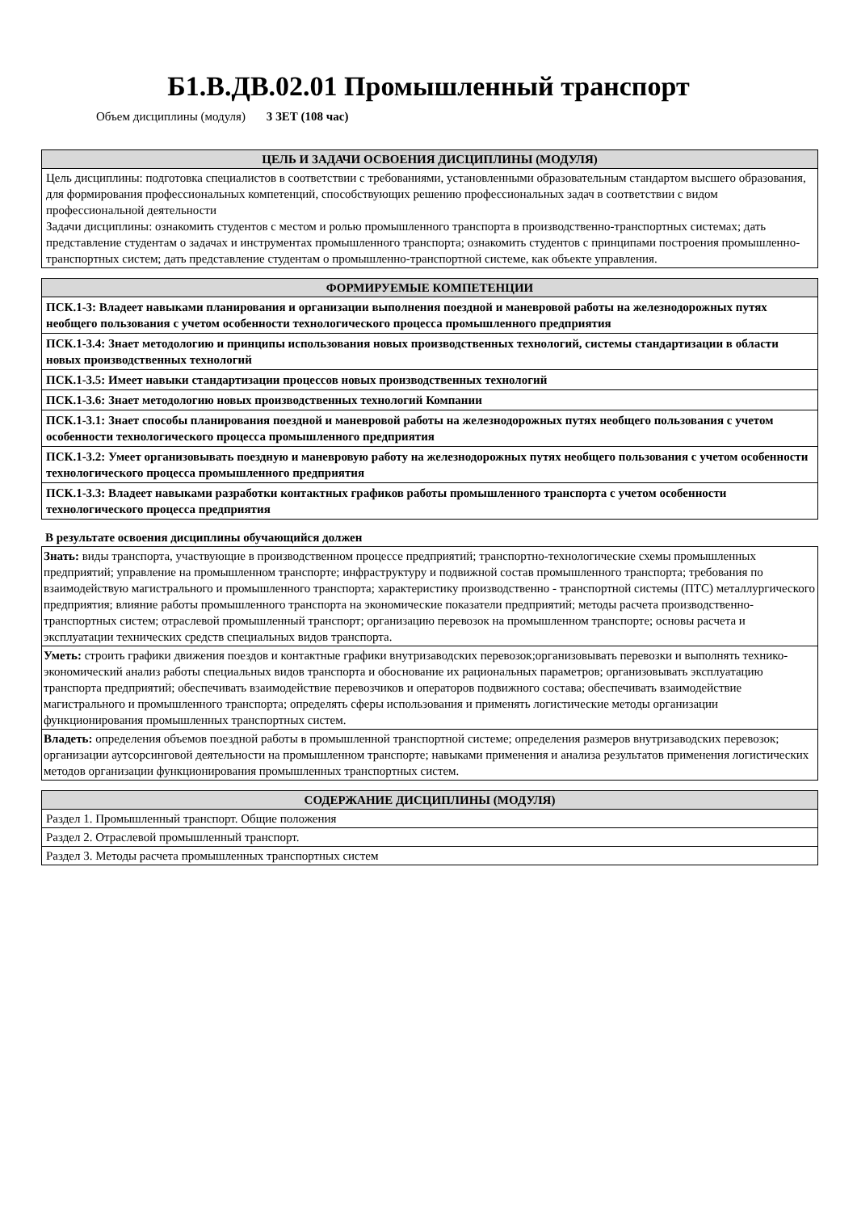Б1.В.ДВ.02.01 Промышленный транспорт
Объем дисциплины (модуля) 3 ЗЕТ (108 час)
| ЦЕЛЬ И ЗАДАЧИ ОСВОЕНИЯ ДИСЦИПЛИНЫ (МОДУЛЯ) |
| --- |
| Цель дисциплины: подготовка специалистов в соответствии с требованиями, установленными образовательным стандартом высшего образования, для формирования профессиональных компетенций, способствующих решению профессиональных задач в соответствии с видом профессиональной деятельности Задачи дисциплины: ознакомить студентов с местом и ролью промышленного транспорта в производственно-транспортных системах; дать представление студентам о задачах и инструментах промышленного транспорта; ознакомить студентов с принципами построения промышленно-транспортных систем; дать представление студентам о промышленно-транспортной системе, как объекте управления. |
| ФОРМИРУЕМЫЕ КОМПЕТЕНЦИИ |
| --- |
| ПСК.1-3: Владеет навыками планирования и организации выполнения поездной и маневровой работы на железнодорожных путях необщего пользования с учетом особенности технологического процесса промышленного предприятия |
| ПСК.1-3.4: Знает методологию и принципы использования новых производственных технологий, системы стандартизации в области новых производственных технологий |
| ПСК.1-3.5: Имеет навыки стандартизации процессов новых производственных технологий |
| ПСК.1-3.6: Знает методологию новых производственных технологий Компании |
| ПСК.1-3.1: Знает способы планирования поездной и маневровой работы на железнодорожных путях необщего пользования с учетом особенности технологического процесса промышленного предприятия |
| ПСК.1-3.2: Умеет организовывать поездную и маневровую работу на железнодорожных путях необщего пользования с учетом особенности технологического процесса промышленного предприятия |
| ПСК.1-3.3: Владеет навыками разработки контактных графиков работы промышленного транспорта с учетом особенности технологического процесса предприятия |
В результате освоения дисциплины обучающийся должен
| Знать: виды транспорта, участвующие в производственном процессе предприятий; транспортно-технологические схемы промышленных предприятий; управление на промышленном транспорте; инфраструктуру и подвижной состав промышленного транспорта; требования по взаимодействую магистрального и промышленного транспорта; характеристику производственно - транспортной системы (ПТС) металлургического предприятия; влияние работы промышленного транспорта на экономические показатели предприятий; методы расчета производственно- транспортных систем; отраслевой промышленный транспорт; организацию перевозок на промышленном транспорте; основы расчета и эксплуатации технических средств специальных видов транспорта. |
| Уметь: строить графики движения поездов и контактные графики внутризаводских перевозок;организовывать перевозки и выполнять технико-экономический анализ работы специальных видов транспорта и обоснование их рациональных параметров; организовывать эксплуатацию транспорта предприятий; обеспечивать взаимодействие перевозчиков и операторов подвижного состава; обеспечивать взаимодействие магистрального и промышленного транспорта; определять сферы использования и применять логистические методы организации функционирования промышленных транспортных систем. |
| Владеть: определения объемов поездной работы в промышленной транспортной системе; определения размеров внутризаводских перевозок; организации аутсорсинговой деятельности на промышленном транспорте; навыками применения и анализа результатов применения логистических методов организации функционирования промышленных транспортных систем. |
| СОДЕРЖАНИЕ ДИСЦИПЛИНЫ (МОДУЛЯ) |
| --- |
| Раздел 1. Промышленный транспорт. Общие положения |
| Раздел 2. Отраслевой промышленный транспорт. |
| Раздел 3. Методы расчета промышленных транспортных систем |